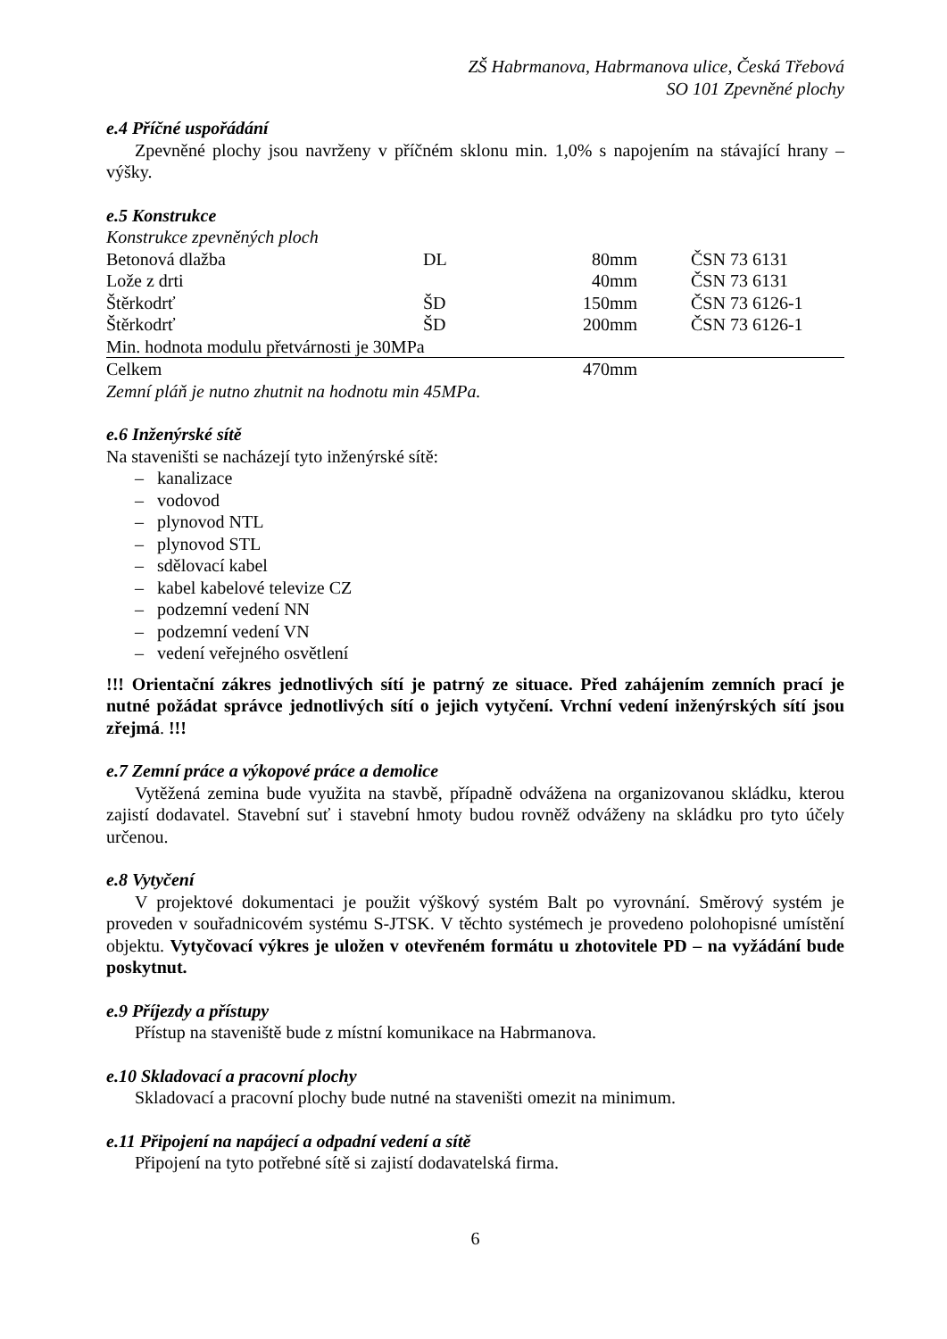ZŠ Habrmanova, Habrmanova ulice, Česká Třebová
SO 101 Zpevněné plochy
e.4 Příčné uspořádání
Zpevněné plochy jsou navrženy v příčném sklonu min. 1,0% s napojením na stávající hrany – výšky.
e.5 Konstrukce
| Konstrukce zpevněných ploch | | | |
| Betonová dlažba | DL | 80mm | ČSN 73 6131 |
| Lože z drti | | 40mm | ČSN 73 6131 |
| Štěrkodrť | ŠD | 150mm | ČSN 73 6126-1 |
| Štěrkodrť | ŠD | 200mm | ČSN 73 6126-1 |
| Min. hodnota modulu přetvárnosti je 30MPa | | | |
| Celkem | | 470mm | |
| Zemní pláň je nutno zhutnit na hodnotu min 45MPa. | | | |
e.6 Inženýrské sítě
Na staveništi se nacházejí tyto inženýrské sítě:
– kanalizace
– vodovod
– plynovod NTL
– plynovod STL
– sdělovací kabel
– kabel kabelové televize CZ
– podzemní vedení NN
– podzemní vedení VN
– vedení veřejného osvětlení
!!! Orientační zákres jednotlivých sítí je patrný ze situace. Před zahájením zemních prací je nutné požádat správce jednotlivých sítí o jejich vytyčení. Vrchní vedení inženýrských sítí jsou zřejmá. !!!
e.7 Zemní práce a výkopové práce a demolice
Vytěžená zemina bude využita na stavbě, případně odvážena na organizovanou skládku, kterou zajistí dodavatel. Stavební suť i stavební hmoty budou rovněž odváženy na skládku pro tyto účely určenou.
e.8 Vytyčení
V projektové dokumentaci je použit výškový systém Balt po vyrovnání. Směrový systém je proveden v souřadnicovém systému S-JTSK. V těchto systémech je provedeno polohopisné umístění objektu. Vytyčovací výkres je uložen v otevřeném formátu u zhotovitele PD – na vyžádání bude poskytnut.
e.9 Příjezdy a přístupy
Přístup na staveniště bude z místní komunikace na Habrmanova.
e.10 Skladovací a pracovní plochy
Skladovací a pracovní plochy bude nutné na staveništi omezit na minimum.
e.11 Připojení na napájecí a odpadní vedení a sítě
Připojení na tyto potřebné sítě si zajistí dodavatelská firma.
6